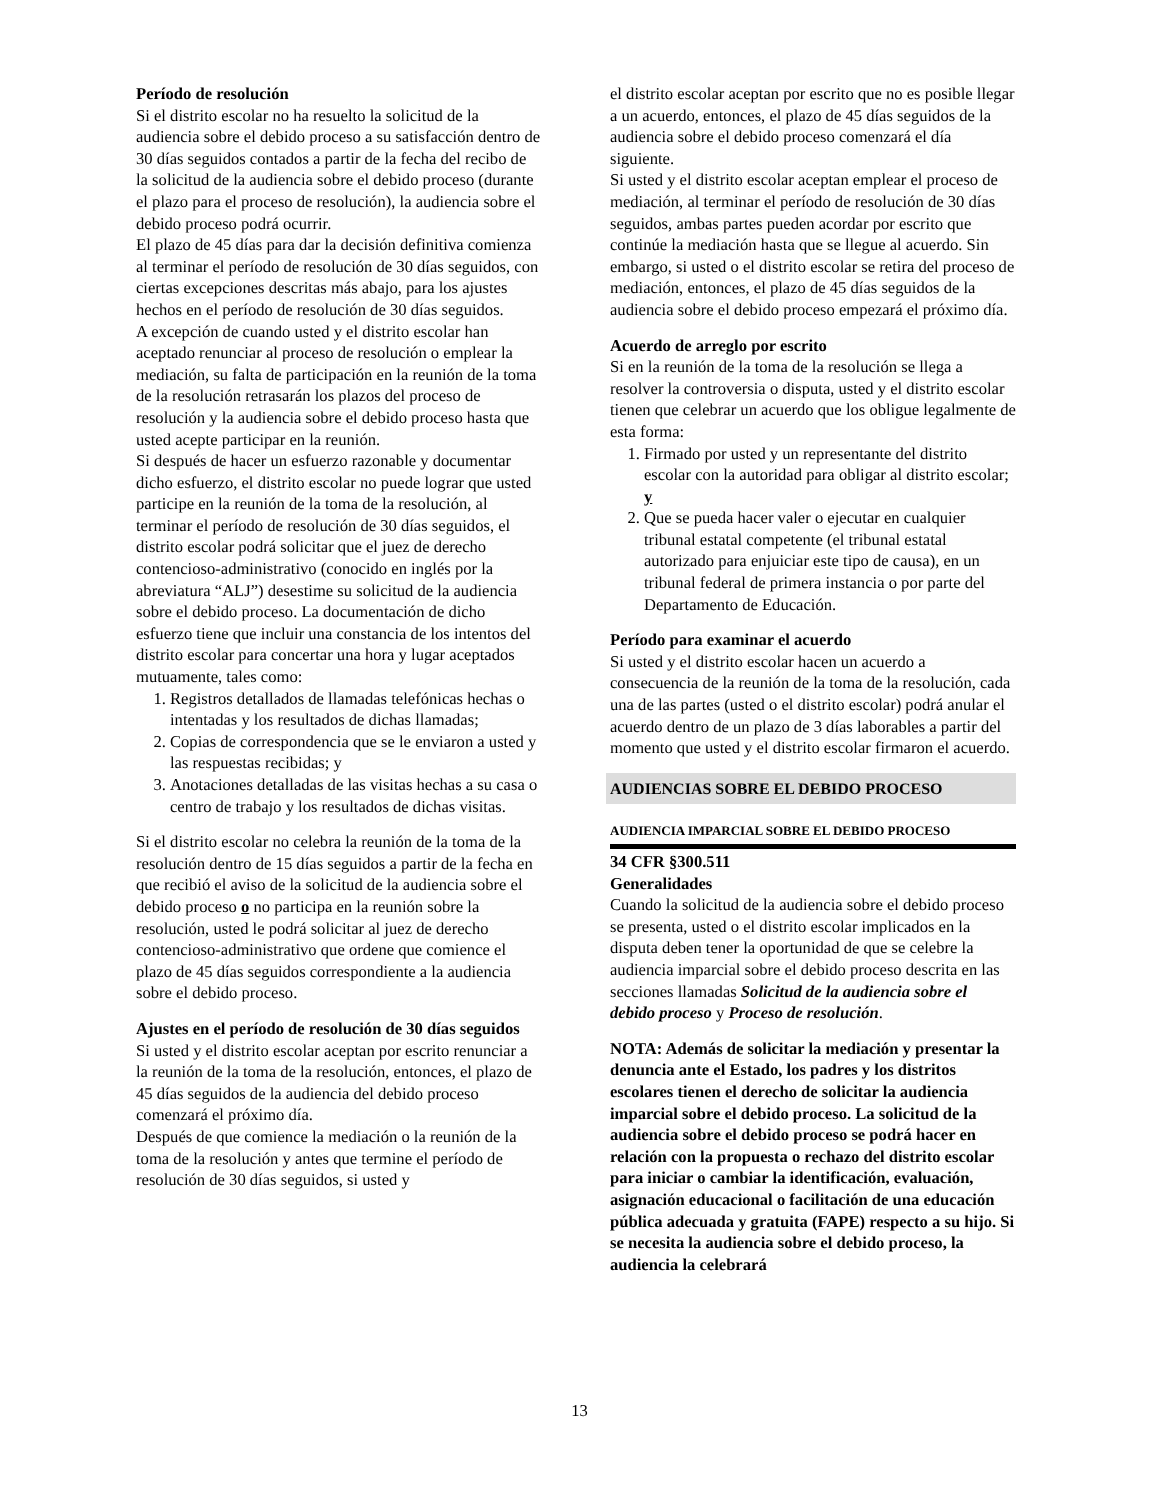Período de resolución
Si el distrito escolar no ha resuelto la solicitud de la audiencia sobre el debido proceso a su satisfacción dentro de 30 días seguidos contados a partir de la fecha del recibo de la solicitud de la audiencia sobre el debido proceso (durante el plazo para el proceso de resolución), la audiencia sobre el debido proceso podrá ocurrir.
El plazo de 45 días para dar la decisión definitiva comienza al terminar el período de resolución de 30 días seguidos, con ciertas excepciones descritas más abajo, para los ajustes hechos en el período de resolución de 30 días seguidos.
A excepción de cuando usted y el distrito escolar han aceptado renunciar al proceso de resolución o emplear la mediación, su falta de participación en la reunión de la toma de la resolución retrasarán los plazos del proceso de resolución y la audiencia sobre el debido proceso hasta que usted acepte participar en la reunión.
Si después de hacer un esfuerzo razonable y documentar dicho esfuerzo, el distrito escolar no puede lograr que usted participe en la reunión de la toma de la resolución, al terminar el período de resolución de 30 días seguidos, el distrito escolar podrá solicitar que el juez de derecho contencioso-administrativo (conocido en inglés por la abreviatura “ALJ”) desestime su solicitud de la audiencia sobre el debido proceso. La documentación de dicho esfuerzo tiene que incluir una constancia de los intentos del distrito escolar para concertar una hora y lugar aceptados mutuamente, tales como:
1. Registros detallados de llamadas telefónicas hechas o intentadas y los resultados de dichas llamadas;
2. Copias de correspondencia que se le enviaron a usted y las respuestas recibidas; y
3. Anotaciones detalladas de las visitas hechas a su casa o centro de trabajo y los resultados de dichas visitas.
Si el distrito escolar no celebra la reunión de la toma de la resolución dentro de 15 días seguidos a partir de la fecha en que recibió el aviso de la solicitud de la audiencia sobre el debido proceso o no participa en la reunión sobre la resolución, usted le podrá solicitar al juez de derecho contencioso-administrativo que ordene que comience el plazo de 45 días seguidos correspondiente a la audiencia sobre el debido proceso.
Ajustes en el período de resolución de 30 días seguidos
Si usted y el distrito escolar aceptan por escrito renunciar a la reunión de la toma de la resolución, entonces, el plazo de 45 días seguidos de la audiencia del debido proceso comenzará el próximo día.
Después de que comience la mediación o la reunión de la toma de la resolución y antes que termine el período de resolución de 30 días seguidos, si usted y
el distrito escolar aceptan por escrito que no es posible llegar a un acuerdo, entonces, el plazo de 45 días seguidos de la audiencia sobre el debido proceso comenzará el día siguiente.
Si usted y el distrito escolar aceptan emplear el proceso de mediación, al terminar el período de resolución de 30 días seguidos, ambas partes pueden acordar por escrito que continúe la mediación hasta que se llegue al acuerdo. Sin embargo, si usted o el distrito escolar se retira del proceso de mediación, entonces, el plazo de 45 días seguidos de la audiencia sobre el debido proceso empezará el próximo día.
Acuerdo de arreglo por escrito
Si en la reunión de la toma de la resolución se llega a resolver la controversia o disputa, usted y el distrito escolar tienen que celebrar un acuerdo que los obligue legalmente de esta forma:
1. Firmado por usted y un representante del distrito escolar con la autoridad para obligar al distrito escolar; y
2. Que se pueda hacer valer o ejecutar en cualquier tribunal estatal competente (el tribunal estatal autorizado para enjuiciar este tipo de causa), en un tribunal federal de primera instancia o por parte del Departamento de Educación.
Período para examinar el acuerdo
Si usted y el distrito escolar hacen un acuerdo a consecuencia de la reunión de la toma de la resolución, cada una de las partes (usted o el distrito escolar) podrá anular el acuerdo dentro de un plazo de 3 días laborables a partir del momento que usted y el distrito escolar firmaron el acuerdo.
AUDIENCIAS SOBRE EL DEBIDO PROCESO
AUDIENCIA IMPARCIAL SOBRE EL DEBIDO PROCESO
34 CFR §300.511
Generalidades
Cuando la solicitud de la audiencia sobre el debido proceso se presenta, usted o el distrito escolar implicados en la disputa deben tener la oportunidad de que se celebre la audiencia imparcial sobre el debido proceso descrita en las secciones llamadas Solicitud de la audiencia sobre el debido proceso y Proceso de resolución.
NOTA: Además de solicitar la mediación y presentar la denuncia ante el Estado, los padres y los distritos escolares tienen el derecho de solicitar la audiencia imparcial sobre el debido proceso. La solicitud de la audiencia sobre el debido proceso se podrá hacer en relación con la propuesta o rechazo del distrito escolar para iniciar o cambiar la identificación, evaluación, asignación educacional o facilitación de una educación pública adecuada y gratuita (FAPE) respecto a su hijo. Si se necesita la audiencia sobre el debido proceso, la audiencia la celebrará
13